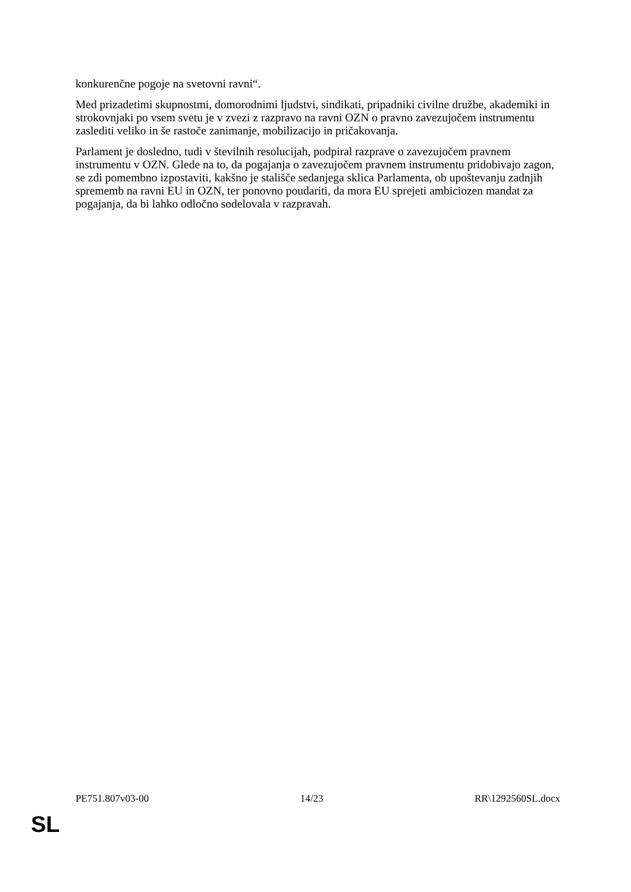konkurenčne pogoje na svetovni ravni“.
Med prizadetimi skupnostmi, domorodnimi ljudstvi, sindikati, pripadniki civilne družbe, akademiki in strokovnjaki po vsem svetu je v zvezi z razpravo na ravni OZN o pravno zavezujočem instrumentu zaslediti veliko in še rastoče zanimanje, mobilizacijo in pričakovanja.
Parlament je dosledno, tudi v številnih resolucijah, podpiral razprave o zavezujočem pravnem instrumentu v OZN. Glede na to, da pogajanja o zavezujočem pravnem instrumentu pridobivajo zagon, se zdi pomembno izpostaviti, kakšno je stališče sedanjega sklica Parlamenta, ob upoštevanju zadnjih sprememb na ravni EU in OZN, ter ponovno poudariti, da mora EU sprejeti ambiciozen mandat za pogajanja, da bi lahko odločno sodelovala v razpravah.
PE751.807v03-00 14/23 RR\1292560SL.docx
SL